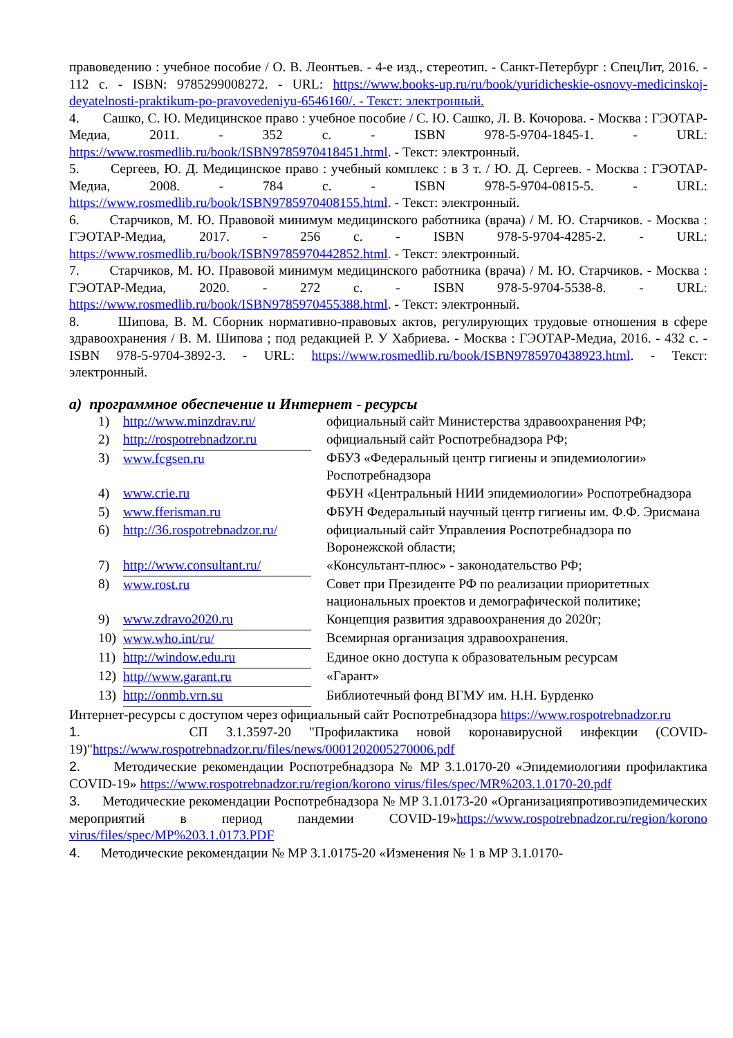правоведению : учебное пособие / О. В. Леонтьев. - 4-е изд., стереотип. - Санкт-Петербург : СпецЛит, 2016. - 112 с. - ISBN: 9785299008272. - URL: https://www.books-up.ru/ru/book/yuridicheskie-osnovy-medicinskoj-deyatelnosti-praktikum-po-pravovedeniyu-6546160/. - Текст: электронный.
4. Сашко, С. Ю. Медицинское право : учебное пособие / С. Ю. Сашко, Л. В. Кочорова. - Москва : ГЭОТАР-Медиа, 2011. - 352 с. - ISBN 978-5-9704-1845-1. - URL: https://www.rosmedlib.ru/book/ISBN9785970418451.html. - Текст: электронный.
5. Сергеев, Ю. Д. Медицинское право : учебный комплекс : в 3 т. / Ю. Д. Сергеев. - Москва : ГЭОТАР-Медиа, 2008. - 784 с. - ISBN 978-5-9704-0815-5. - URL: https://www.rosmedlib.ru/book/ISBN9785970408155.html. - Текст: электронный.
6. Старчиков, М. Ю. Правовой минимум медицинского работника (врача) / М. Ю. Старчиков. - Москва : ГЭОТАР-Медиа, 2017. - 256 с. - ISBN 978-5-9704-4285-2. - URL: https://www.rosmedlib.ru/book/ISBN9785970442852.html. - Текст: электронный.
7. Старчиков, М. Ю. Правовой минимум медицинского работника (врача) / М. Ю. Старчиков. - Москва : ГЭОТАР-Медиа, 2020. - 272 с. - ISBN 978-5-9704-5538-8. - URL: https://www.rosmedlib.ru/book/ISBN9785970455388.html. - Текст: электронный.
8. Шипова, В. М. Сборник нормативно-правовых актов, регулирующих трудовые отношения в сфере здравоохранения / В. М. Шипова ; под редакцией Р. У Хабриева. - Москва : ГЭОТАР-Медиа, 2016. - 432 с. - ISBN 978-5-9704-3892-3. - URL: https://www.rosmedlib.ru/book/ISBN9785970438923.html. - Текст: электронный.
а) программное обеспечение и Интернет - ресурсы
| 1) | http://www.minzdrav.ru/ | официальный сайт Министерства здравоохранения РФ; |
| 2) | http://rospotrebnadzor.ru | официальный сайт Роспотребнадзора РФ; |
| 3) | www.fcgsen.ru | ФБУЗ «Федеральный центр гигиены и эпидемиологии» Роспотребнадзора |
| 4) | www.crie.ru | ФБУН «Центральный НИИ эпидемиологии» Роспотребнадзора |
| 5) | www.fferisman.ru | ФБУН Федеральный научный центр гигиены им. Ф.Ф. Эрисмана |
| 6) | http://36.rospotrebnadzor.ru/ | официальный сайт Управления Роспотребнадзора по Воронежской области; |
| 7) | http://www.consultant.ru/ | «Консультант-плюс» - законодательство РФ; |
| 8) | www.rost.ru | Совет при Президенте РФ по реализации приоритетных национальных проектов и демографической политике; |
| 9) | www.zdravo2020.ru | Концепция развития здравоохранения до 2020г; |
| 10) | www.who.int/ru/ | Всемирная организация здравоохранения. |
| 11) | http://window.edu.ru | Единое окно доступа к образовательным ресурсам |
| 12) | http//www.garant.ru | «Гарант» |
| 13) | http://onmb.vrn.su | Библиотечный фонд ВГМУ им. Н.Н. Бурденко |
Интернет-ресурсы с доступом через официальный сайт Роспотребнадзора https://www.rospotrebnadzor.ru
1. СП 3.1.3597-20 "Профилактика новой коронавирусной инфекции (COVID-19)"https://www.rospotrebnadzor.ru/files/news/0001202005270006.pdf
2. Методические рекомендации Роспотребнадзора № МР 3.1.0170-20 «Эпидемиологияи профилактика COVID-19» https://www.rospotrebnadzor.ru/region/korono virus/files/spec/MR%203.1.0170-20.pdf
3. Методические рекомендации Роспотребнадзора № МР 3.1.0173-20 «Организацияпротивоэпидемических мероприятий в период пандемии COVID-19»https://www.rospotrebnadzor.ru/region/korono virus/files/spec/MP%203.1.0173.PDF
4. Методические рекомендации № МР 3.1.0175-20 «Изменения № 1 в МР 3.1.0170-